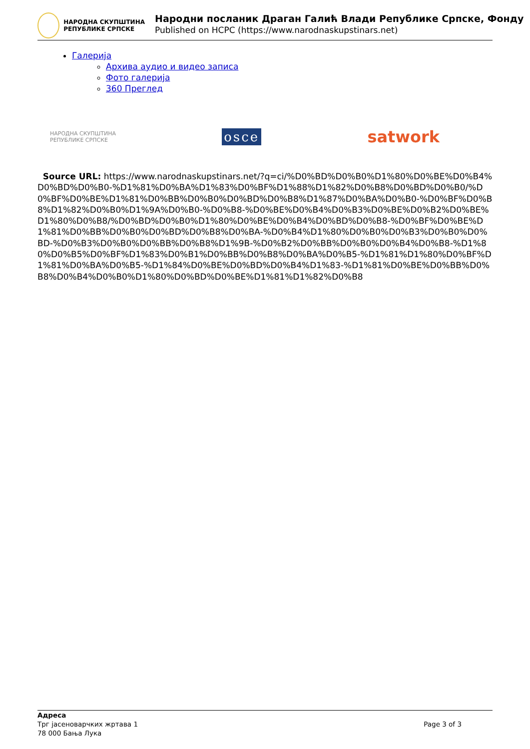НАРОДНА СКУПШТИНА
РЕПУБЛИКЕ СРПСКЕ
Народни посланик Драган Галић Влади Републике Српске, Фонду
Published on HCPC (https://www.narodnaskupstinars.net)
Галерија
Архива аудио и видео записа
Фото галерија
360 Преглед
НАРОДНА СКУПШТИНА
РЕПУБЛИКЕ СРПСКЕ
osce
satwork
Source URL: https://www.narodnaskupstinars.net/?q=ci/%D0%BD%D0%B0%D1%80%D0%BE%D0%B4%D0%BD%D0%B0-%D1%81%D0%BA%D1%83%D0%BF%D1%88%D1%82%D0%B8%D0%BD%D0%B0/%D0%BF%D0%BE%D1%81%D0%BB%D0%B0%D0%BD%D0%B8%D1%87%D0%BA%D0%B0-%D0%BF%D0%B8%D1%82%D0%B0%D1%9A%D0%B0-%D0%B8-%D0%BE%D0%B4%D0%B3%D0%BE%D0%B2%D0%BE%D1%80%D0%B8/%D0%BD%D0%B0%D1%80%D0%BE%D0%B4%D0%BD%D0%B8-%D0%BF%D0%BE%D1%81%D0%BB%D0%B0%D0%BD%D0%B8%D0%BA-%D0%B4%D1%80%D0%B0%D0%B3%D0%B0%D0%BD-%D0%B3%D0%B0%D0%BB%D0%B8%D1%9B-%D0%B2%D0%BB%D0%B0%D0%B4%D0%B8-%D1%80%D0%B5%D0%BF%D1%83%D0%B1%D0%BB%D0%B8%D0%BA%D0%B5-%D1%81%D1%80%D0%BF%D1%81%D0%BA%D0%B5-%D1%84%D0%BE%D0%BD%D0%B4%D1%83-%D1%81%D0%BE%D0%BB%D0%B8%D0%B4%D0%B0%D1%80%D0%BD%D0%BE%D1%81%D1%82%D0%B8
Адреса
Трг јасеноварчких жртава 1
78 000 Бања Лука
Page 3 of 3